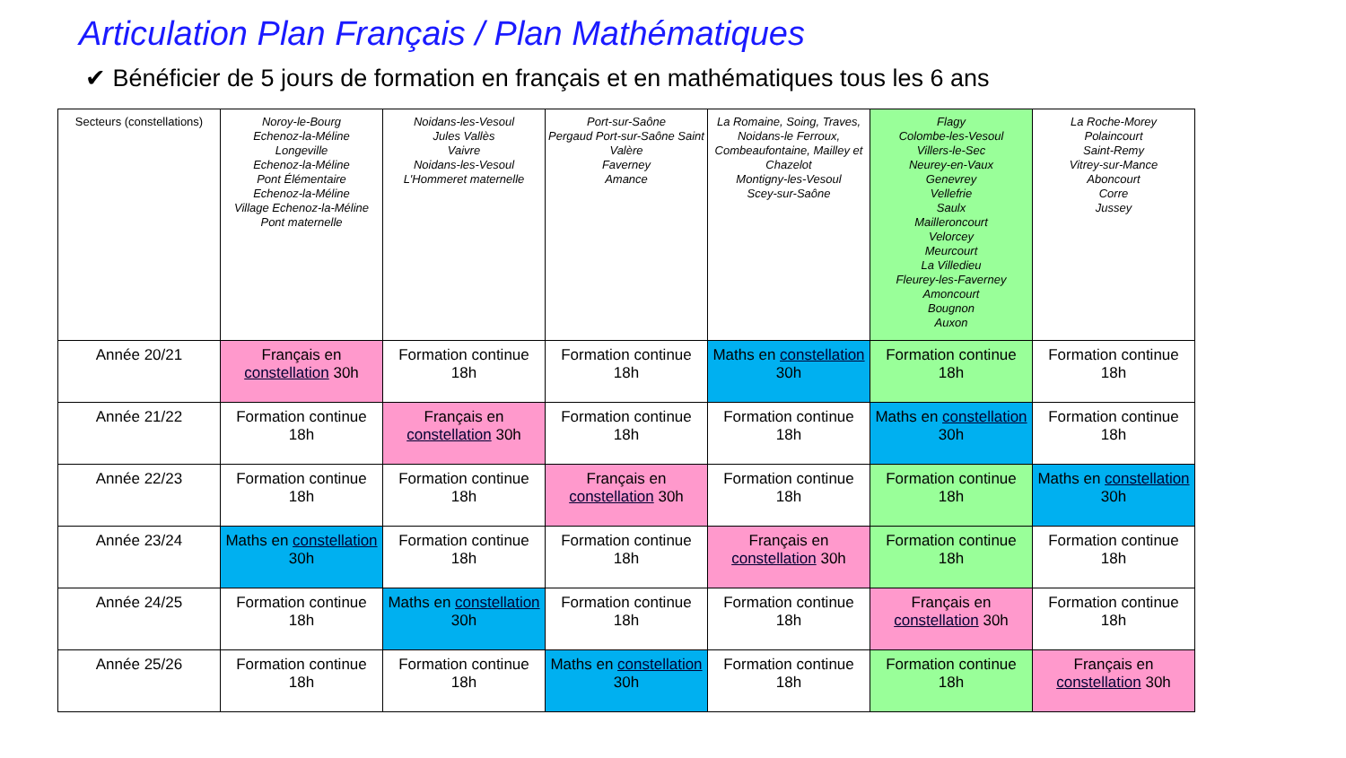Articulation Plan Français / Plan Mathématiques
✔ Bénéficier de 5 jours de formation en français et en mathématiques tous les 6 ans
| Secteurs (constellations) | Noroy-le-Bourg Echenoz-la-Méline Longeville Echenoz-la-Méline Pont Élémentaire Echenoz-la-Méline Village Echenoz-la-Méline Pont maternelle | Noidans-les-Vesoul Jules Vallès Vaivre Noidans-les-Vesoul L'Hommeret maternelle | Port-sur-Saône Pergaud Port-sur-Saône Saint Valère Faverney Amance | La Romaine, Soing, Traves, Noidans-le Ferroux, Combeaufontaine, Mailley et Chazelot Montigny-les-Vesoul Scey-sur-Saône | Flagy Colombe-les-Vesoul Villers-le-Sec Neurey-en-Vaux Genevrey Vellefrie Saulx Mailleroncourt Velorcey Meurcourt La Villedieu Fleurey-les-Faverney Amoncourt Bougnon Auxon | La Roche-Morey Polaincourt Saint-Remy Vitrey-sur-Mance Aboncourt Corre Jussey |
| Année 20/21 | Français en constellation 30h | Formation continue 18h | Formation continue 18h | Maths en constellation 30h | Formation continue 18h | Formation continue 18h |
| Année 21/22 | Formation continue 18h | Français en constellation 30h | Formation continue 18h | Formation continue 18h | Maths en constellation 30h | Formation continue 18h |
| Année 22/23 | Formation continue 18h | Formation continue 18h | Français en constellation 30h | Formation continue 18h | Formation continue 18h | Maths en constellation 30h |
| Année 23/24 | Maths en constellation 30h | Formation continue 18h | Formation continue 18h | Français en constellation 30h | Formation continue 18h | Formation continue 18h |
| Année 24/25 | Formation continue 18h | Maths en constellation 30h | Formation continue 18h | Formation continue 18h | Français en constellation 30h | Formation continue 18h |
| Année 25/26 | Formation continue 18h | Formation continue 18h | Maths en constellation 30h | Formation continue 18h | Formation continue 18h | Français en constellation 30h |